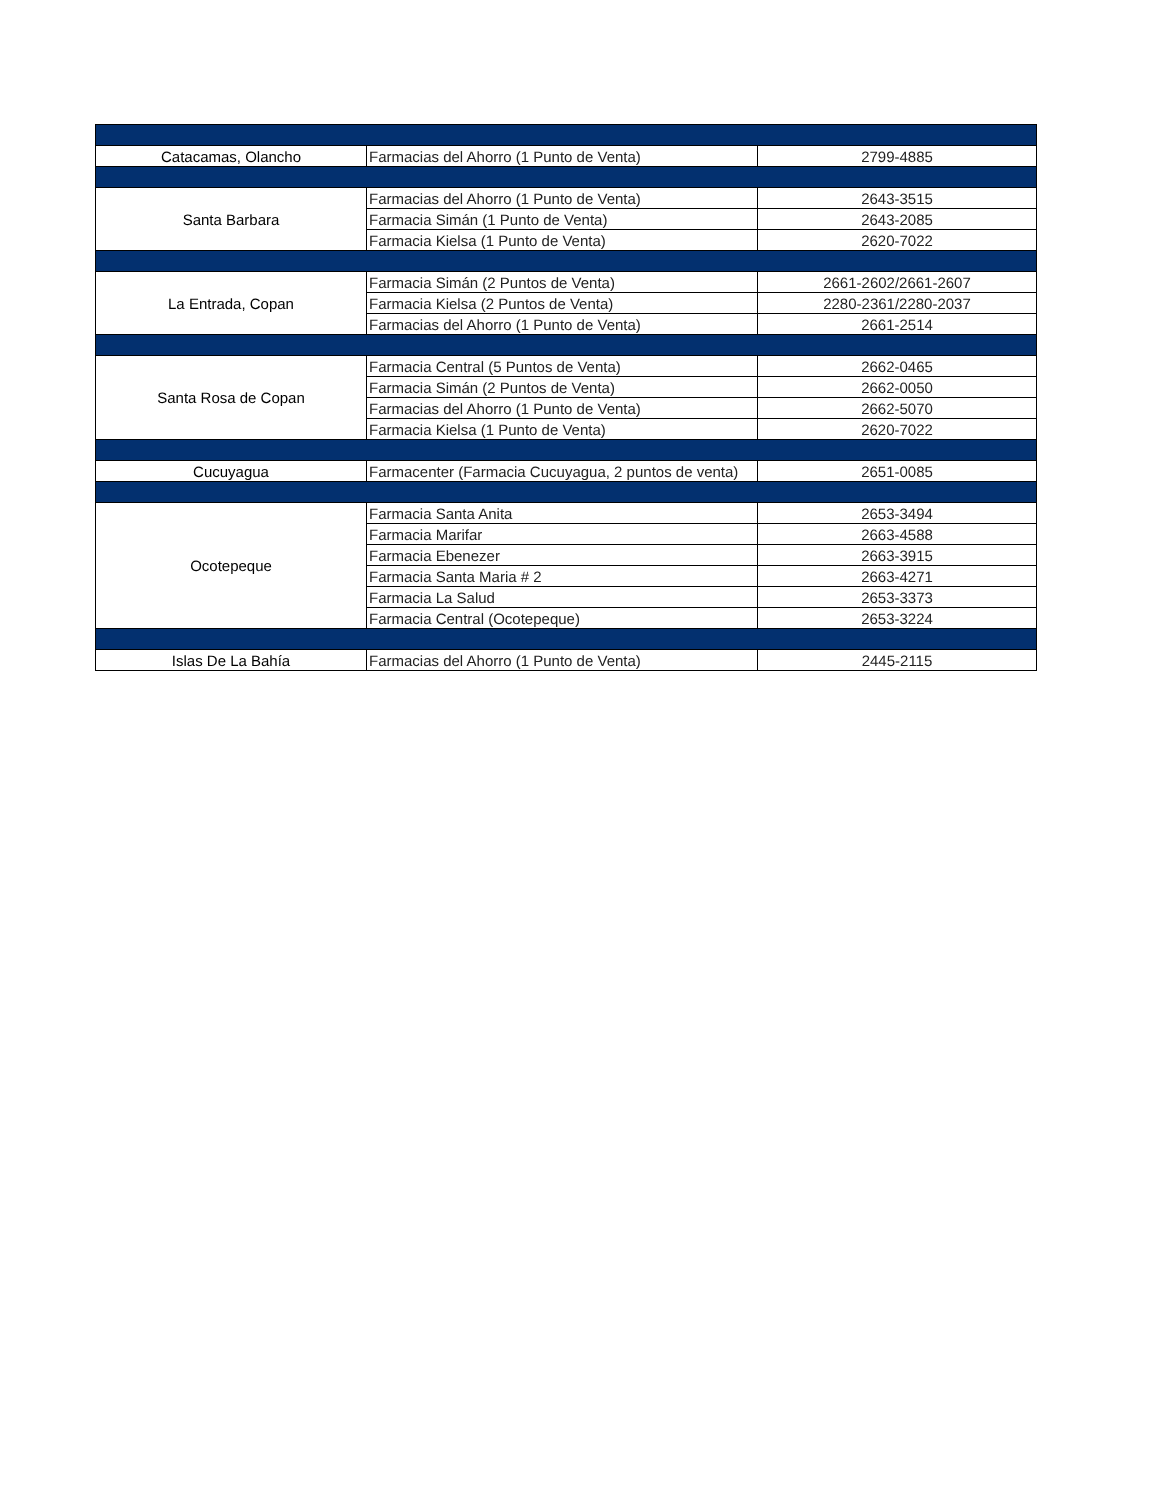| Catacamas, Olancho | Farmacias del Ahorro (1 Punto de Venta) | 2799-4885 |
| Santa Barbara | Farmacias del Ahorro (1 Punto de Venta) | 2643-3515 |
| | Farmacia Simán (1 Punto de Venta) | 2643-2085 |
| | Farmacia Kielsa (1 Punto de Venta) | 2620-7022 |
| La Entrada, Copan | Farmacia Simán (2 Puntos de Venta) | 2661-2602/2661-2607 |
| | Farmacia Kielsa (2 Puntos de Venta) | 2280-2361/2280-2037 |
| | Farmacias del Ahorro (1 Punto de Venta) | 2661-2514 |
| Santa Rosa de Copan | Farmacia Central (5 Puntos de Venta) | 2662-0465 |
| | Farmacia Simán (2 Puntos de Venta) | 2662-0050 |
| | Farmacias del Ahorro (1 Punto de Venta) | 2662-5070 |
| | Farmacia Kielsa (1 Punto de Venta) | 2620-7022 |
| Cucuyagua | Farmacenter (Farmacia Cucuyagua, 2 puntos de venta) | 2651-0085 |
| Ocotepeque | Farmacia Santa Anita | 2653-3494 |
| | Farmacia Marifar | 2663-4588 |
| | Farmacia Ebenezer | 2663-3915 |
| | Farmacia Santa Maria # 2 | 2663-4271 |
| | Farmacia La Salud | 2653-3373 |
| | Farmacia Central (Ocotepeque) | 2653-3224 |
| Islas De La Bahía | Farmacias del Ahorro (1 Punto de Venta) | 2445-2115 |